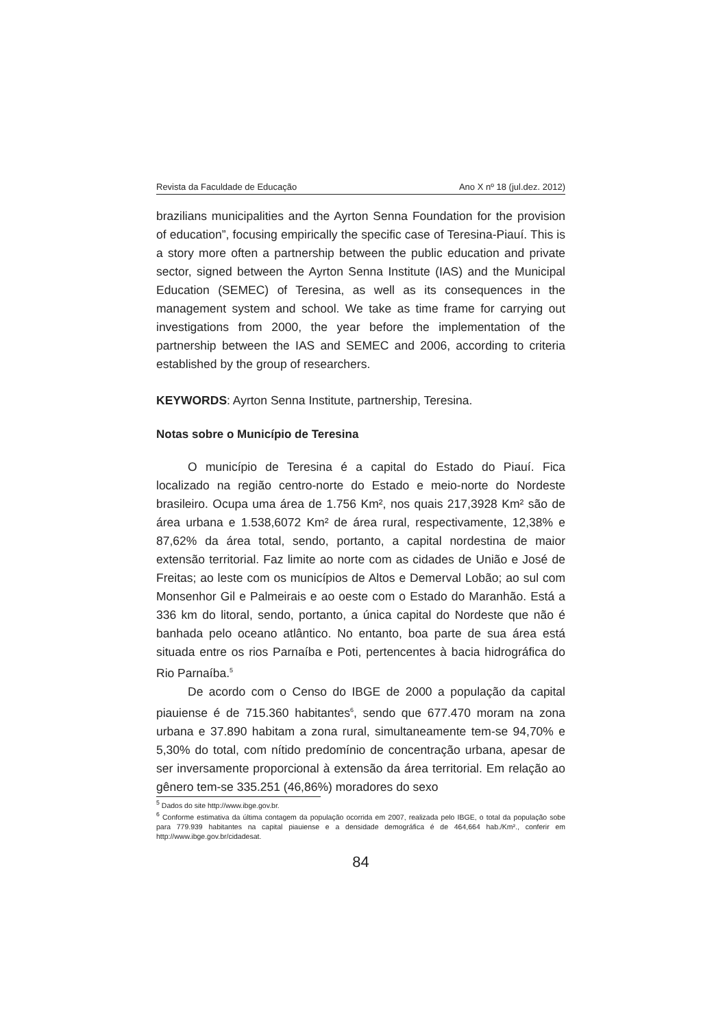Revista da Faculdade de Educação Ano X nº 18 (jul.dez. 2012)
brazilians municipalities and the Ayrton Senna Foundation for the provision of education”, focusing empirically the specific case of Teresina-Piauí. This is a story more often a partnership between the public education and private sector, signed between the Ayrton Senna Institute (IAS) and the Municipal Education (SEMEC) of Teresina, as well as its consequences in the management system and school. We take as time frame for carrying out investigations from 2000, the year before the implementation of the partnership between the IAS and SEMEC and 2006, according to criteria established by the group of researchers.
KEYWORDS: Ayrton Senna Institute, partnership, Teresina.
Notas sobre o Município de Teresina
O município de Teresina é a capital do Estado do Piauí. Fica localizado na região centro-norte do Estado e meio-norte do Nordeste brasileiro. Ocupa uma área de 1.756 Km², nos quais 217,3928 Km² são de área urbana e 1.538,6072 Km² de área rural, respectivamente, 12,38% e 87,62% da área total, sendo, portanto, a capital nordestina de maior extensão territorial. Faz limite ao norte com as cidades de União e José de Freitas; ao leste com os municípios de Altos e Demerval Lobão; ao sul com Monsenhor Gil e Palmeirais e ao oeste com o Estado do Maranhão. Está a 336 km do litoral, sendo, portanto, a única capital do Nordeste que não é banhada pelo oceano atlântico. No entanto, boa parte de sua área está situada entre os rios Parnaíba e Poti, pertencentes à bacia hidrográfica do Rio Parnaíba.<sup>5</sup>
De acordo com o Censo do IBGE de 2000 a população da capital piauiense é de 715.360 habitantes<sup>6</sup>, sendo que 677.470 moram na zona urbana e 37.890 habitam a zona rural, simultaneamente tem-se 94,70% e 5,30% do total, com nítido predomínio de concentração urbana, apesar de ser inversamente proporcional à extensão da área territorial. Em relação ao gênero tem-se 335.251 (46,86%) moradores do sexo
<sup>5</sup> Dados do site http://www.ibge.gov.br.
<sup>6</sup> Conforme estimativa da última contagem da população ocorrida em 2007, realizada pelo IBGE, o total da população sobe para 779.939 habitantes na capital piauiense e a densidade demográfica é de 464,664 hab./Km²., conferir em http://www.ibge.gov.br/cidadesat.
84